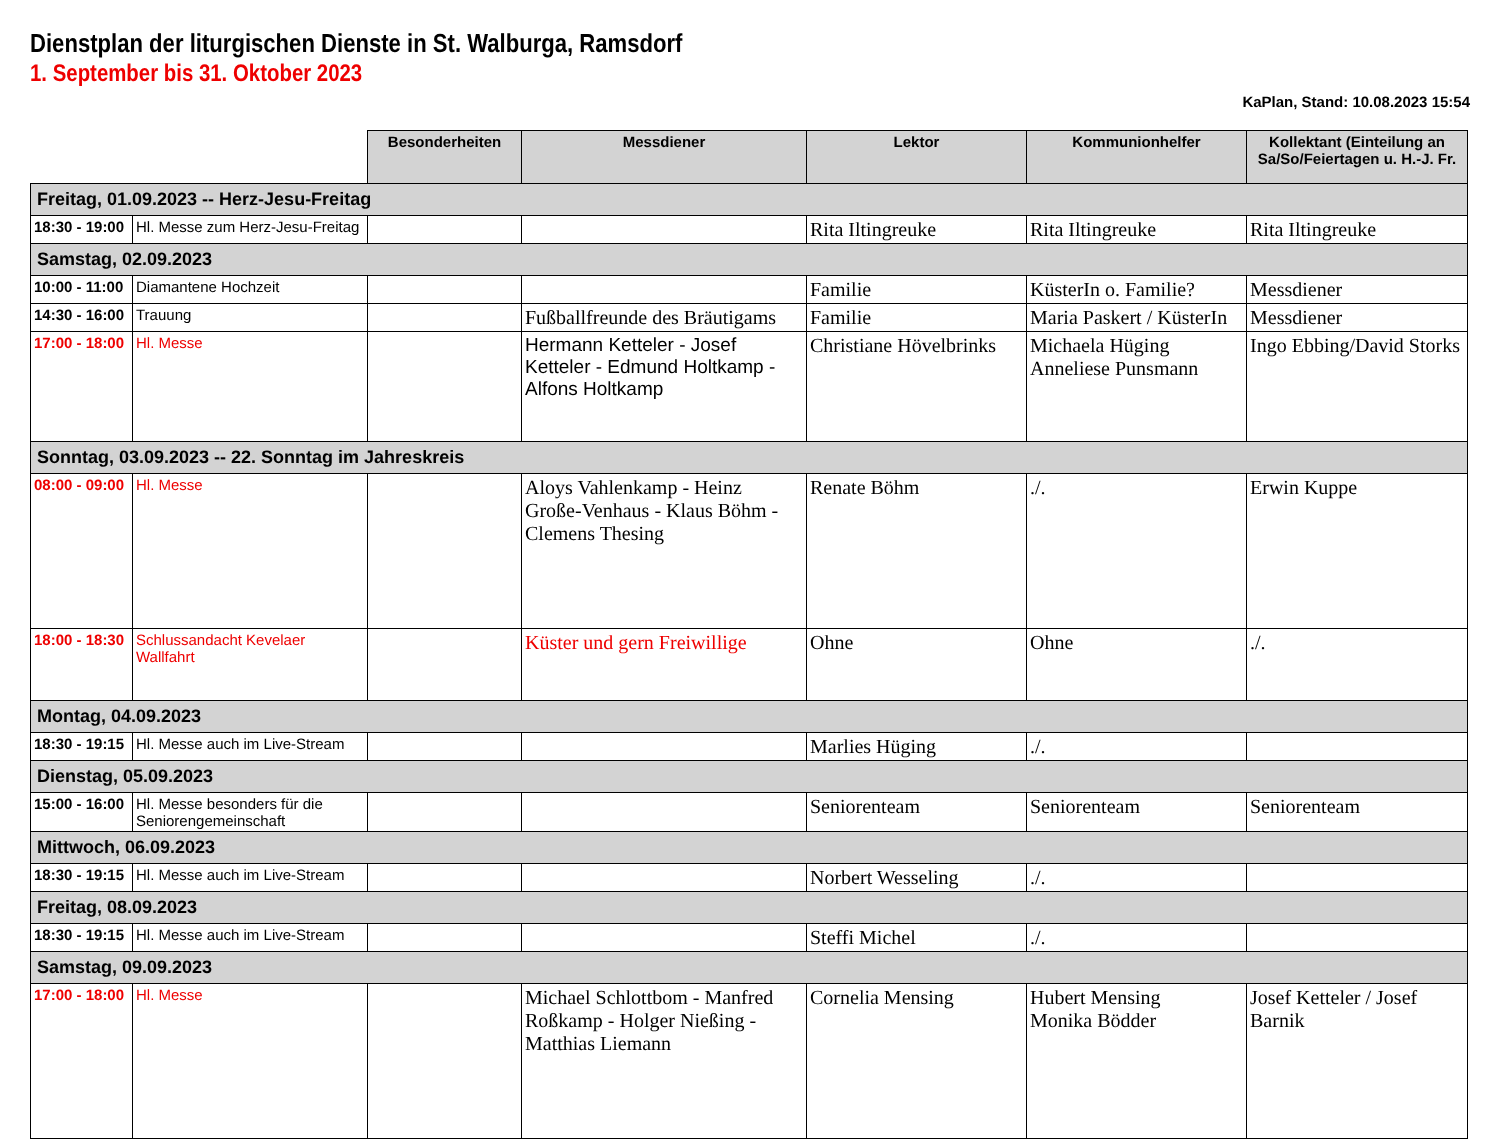Dienstplan der liturgischen Dienste in St. Walburga, Ramsdorf
1. September bis 31. Oktober 2023
KaPlan, Stand: 10.08.2023 15:54
| | | Besonderheiten | Messdiener | Lektor | Kommunionhelfer | Kollektant (Einteilung an Sa/So/Feiertagen u. H.-J. Fr. |
| --- | --- | --- | --- | --- | --- | --- |
| Freitag, 01.09.2023 -- Herz-Jesu-Freitag | | | | | | |
| 18:30 - 19:00 | Hl. Messe zum Herz-Jesu-Freitag | | | Rita Iltingreuke | Rita Iltingreuke | Rita Iltingreuke |
| Samstag, 02.09.2023 | | | | | | |
| 10:00 - 11:00 | Diamantene Hochzeit | | | Familie | KüsterIn o. Familie? | Messdiener |
| 14:30 - 16:00 | Trauung | | Fußballfreunde des Bräutigams | Familie | Maria Paskert / KüsterIn | Messdiener |
| 17:00 - 18:00 | Hl. Messe | | Hermann Ketteler - Josef Ketteler - Edmund Holtkamp - Alfons Holtkamp | Christiane Hövelbrinks | Michaela Hüging Anneliese Punsmann | Ingo Ebbing/David Storks |
| Sonntag, 03.09.2023 -- 22. Sonntag im Jahreskreis | | | | | | |
| 08:00 - 09:00 | Hl. Messe | | Aloys Vahlenkamp - Heinz Große-Venhaus - Klaus Böhm - Clemens Thesing | Renate Böhm | ./. | Erwin Kuppe |
| 18:00 - 18:30 | Schlussandacht Kevelaer Wallfahrt | | Küster und gern Freiwillige | Ohne | Ohne | ./. |
| Montag, 04.09.2023 | | | | | | |
| 18:30 - 19:15 | Hl. Messe auch im Live-Stream | | | Marlies Hüging | ./. | |
| Dienstag, 05.09.2023 | | | | | | |
| 15:00 - 16:00 | Hl. Messe besonders für die Seniorengemeinschaft | | | Seniorenteam | Seniorenteam | Seniorenteam |
| Mittwoch, 06.09.2023 | | | | | | |
| 18:30 - 19:15 | Hl. Messe auch im Live-Stream | | | Norbert Wesseling | ./. | |
| Freitag, 08.09.2023 | | | | | | |
| 18:30 - 19:15 | Hl. Messe auch im Live-Stream | | | Steffi Michel | ./. | |
| Samstag, 09.09.2023 | | | | | | |
| 17:00 - 18:00 | Hl. Messe | | Michael Schlottbom - Manfred Roßkamp - Holger Nießing - Matthias Liemann | Cornelia Mensing | Hubert Mensing Monika Bödder | Josef Ketteler / Josef Barnik |